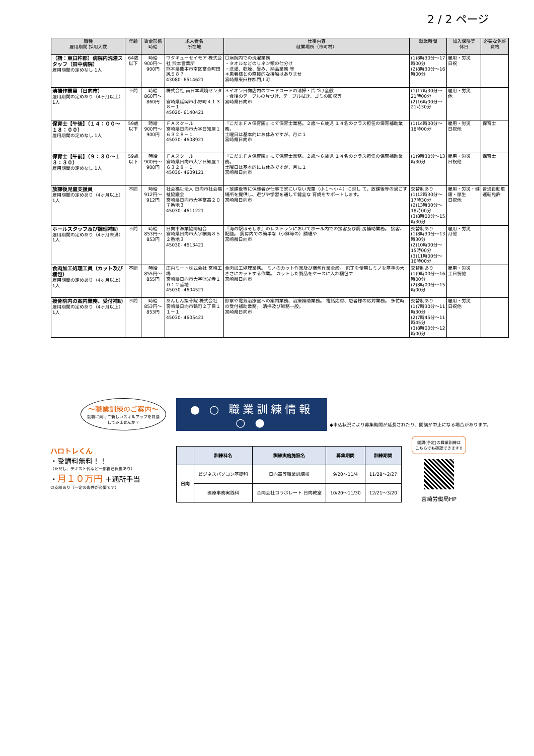2 / 2 ページ
| 職種 雇用期間 採用人数 | 年齢 | 賃金形態 時給 | 求人者名 所在地 | 仕事内容 就業場所（市町村） | 就業時間 | 加入保険等 休日 | 必要な免許資格 |
| --- | --- | --- | --- | --- | --- | --- | --- |
| （請：東臼杵郡）病院内洗濯スタッフ（田中病院） 雇用期間の定めなし 1人 | 64歳以下 | 時給 900円～900円 | ワタキューセイモア 株式会社 熊本営業所 熊本県熊本市南区富合町田尻５８７ 43080- 6514621 | 〇病院内での洗濯業務 ・タオルなどのリネン類の仕分け ・洗濯、乾燥、畳み、納品業務 等 ＊患者様との直接的な接触はありませ 宮崎県東臼杵郡門川町 | (1)8時30分～17時00分 (2)8時30分～16時00分 | 雇用・労災 日祝 | |
| 清掃作業員（日向市） 雇用期間の定めあり（4ヶ月以上） 1人 | 不問 | 時給 860円～860円 | 株式会社 南日本環境センター 宮崎県延岡市小野町４１３８－１ 45020- 6140421 | ＊イオン日向店内のフードコートの清掃・片づけ全般 ・食後のテーブルの片づけ、テーブル拭き、ゴミの回収等 宮崎県日向市 | (1)17時30分～21時00分 (2)16時00分～21時30分 | 雇用・労災 他 | |
| 保育士【午後】（１４：００～１８：００） 雇用期間の定めなし 1人 | 59歳以下 | 時給 900円～900円 | ＦＡスクール 宮崎県日向市大字日知屋１６３２８－１ 45030- 4608921 | 『こだまＦＡ保育園』にて保育士業務。２歳～６歳児 １４名のクラス担任の保育補助業務。 土曜日は基本的にお休みですが、月に１ 宮崎県日向市 | (1)14時00分～18時00分 | 雇用・労災 日祝他 | 保育士 |
| 保育士【午前】（９：３０～１３：３０） 雇用期間の定めなし 1人 | 59歳以下 | 時給 900円～900円 | ＦＡスクール 宮崎県日向市大字日知屋１６３２８－１ 45030- 4609121 | 『こだまＦＡ保育園』にて保育士業務。２歳～６歳児 １４名のクラス担任の保育補助業務。 土曜日は基本的にお休みですが、月に１ 宮崎県日向市 | (1)9時30分～13時30分 | 雇用・労災 日祝他 | 保育士 |
| 放課後児童支援員 雇用期間の定めあり（4ヶ月以上） 1人 | 不問 | 時給 912円～912円 | 社会福祉法人 日向市社会福祉協議会 宮崎県日向市大字富高２０７番地３ 45030- 4611221 | ・放課後等に保護者が仕事で家にいない児童（小１～小４）に対し て、放課後等の過ごす場所を提供し、遊びや学習を通して健全な 育成をサポートします。 宮崎県日向市 | 交替制あり (1)12時30分～17時30分 (2)13時00分～18時00分 (3)8時00分～15時30分 | 雇用・労災・健康・厚生 日祝他 | 普通自動車運転免許 |
| ホールスタッフ及び調理補助 雇用期間の定めあり（4ヶ月未満） 1人 | 不問 | 時給 853円～853円 | 日向市漁業協同組合 宮崎県日向市大字細島８５２番地３ 45030- 4613421 | 『海の駅ほそしま』のレストランにおいてホール内での接客及び厨 房補助業務。 接客、配膳。 厨房内での簡単な（小鉢等の）調理や 宮崎県日向市 | 交替制あり (1)8時30分～13時30分 (2)10時00分～15時00分 (3)11時00分～16時00分 | 雇用・労災 月他 | |
| 食肉加工処理工員（カット及び梱包） 雇用期間の定めあり（4ヶ月以上） 1人 | 不問 | 時給 855円～855円 | 庄内ミート株式会社 宮崎工場 宮崎県日向市大字財光寺１０１２番地 45030- 4604521 | 食肉加工処理業務。 ミノのカット作業及び梱包作業全般。 包丁を使用しミノを基準の大きさにカットする作業。 カットした製品をケースに入れ梱包す 宮崎県日向市 | 交替制あり (1)9時00分～16時00分 (2)8時00分～15時00分 | 雇用・労災 土日祝他 | |
| 接骨院内の案内業務、受付補助 雇用期間の定めあり（4ヶ月以上） 1人 | 不問 | 時給 853円～853円 | あんしん接骨院 株式会社 宮崎県日向市鶴町２丁目１１－１ 45030- 4605421 | 診察や電気治療室への案内業務、治療補助業務。 電話応対、患者様の応対業務。 多忙時の受付補助業務。 清掃及び雑務一般。 宮崎県日向市 | 交替制あり (1)7時30分～11時30分 (2)7時45分～11時45分 (3)8時00分～12時00分 | 雇用・労災 日祝他 | |
～職業訓練のご案内～
就職に向けて新しいスキルアップを目指してみませんか？
ハロトレくん
・受講料無料！！
（ただし、テキスト代など一部自己負担あり）
・月１０万円 ＋通所手当
の支給あり（一定の条件が必要です）
● ○ 職業訓練情報 ○ ●
◆申込状況により募集期間が延長されたり、開講が中止になる場合があります。
| | 訓練科名 | 訓練実施施設名 | 募集期間 | 訓練期間 |
| --- | --- | --- | --- | --- |
| 日向 | ビジネスパソコン基礎科 | 日向高等職業訓練校 | 9/20～11/4 | 11/28～2/27 |
| | 医療事務実践科 | 合同会社コラボレート 日向教室 | 10/20～11/30 | 12/21～3/20 |
開講(予定)の職業訓練は
こちらでも確認できます!!
宮崎労働局HP